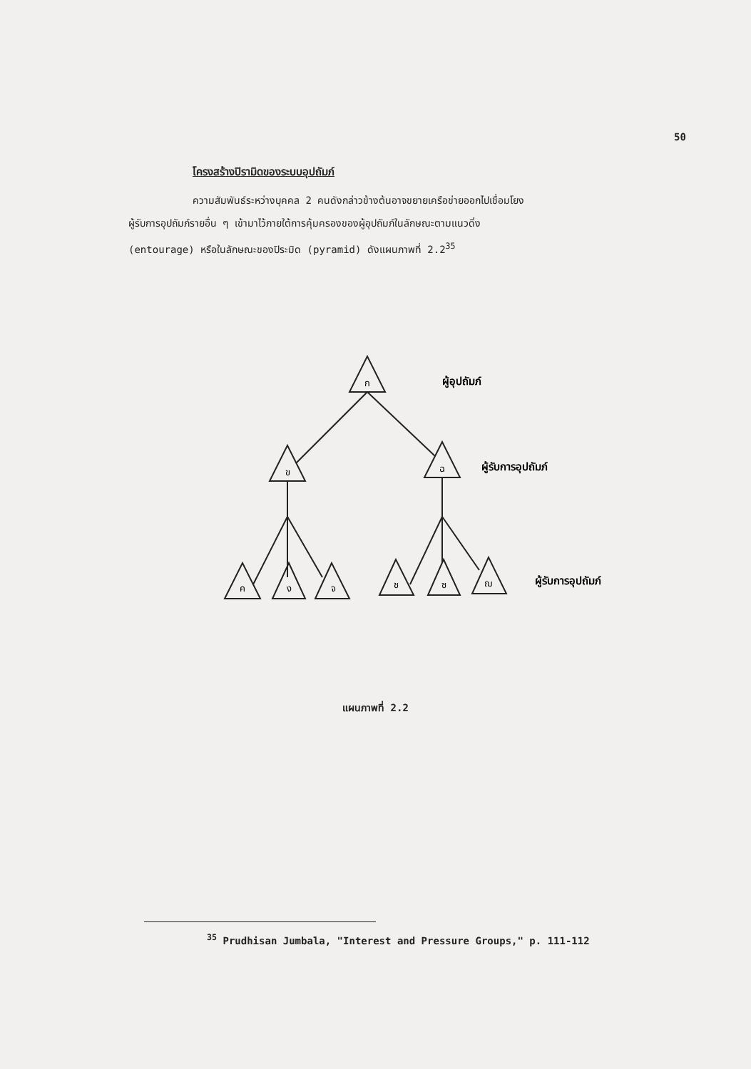50
โครงสร้างปิรามิดของระบบอุปถัมภ์
ความสัมพันธ์ระหว่างบุคคล 2 คนดังกล่าวข้างต้นอาจขยายเครือข่ายออกไปเชื่อมโยง
ผู้รับการอุปถัมภ์รายอื่น ๆ เข้ามาไว้ภายใต้การคุ้มครองของผู้อุปถัมภ์ในลักษณะตามแนวดิ่ง
(entourage) หรือในลักษณะของปิระมิด (pyramid) ดังแผนภาพที่ 2.2<sup>35</sup>
ก
ข
ฉ
ค
ง
จ
ช
ซ
ฌ
ผู้อุปถัมภ์
ผู้รับการอุปถัมภ์
ผู้รับการอุปถัมภ์
แผนภาพที่ 2.2
<sup>35</sup> Prudhisan Jumbala, "Interest and Pressure Groups," p. 111-112